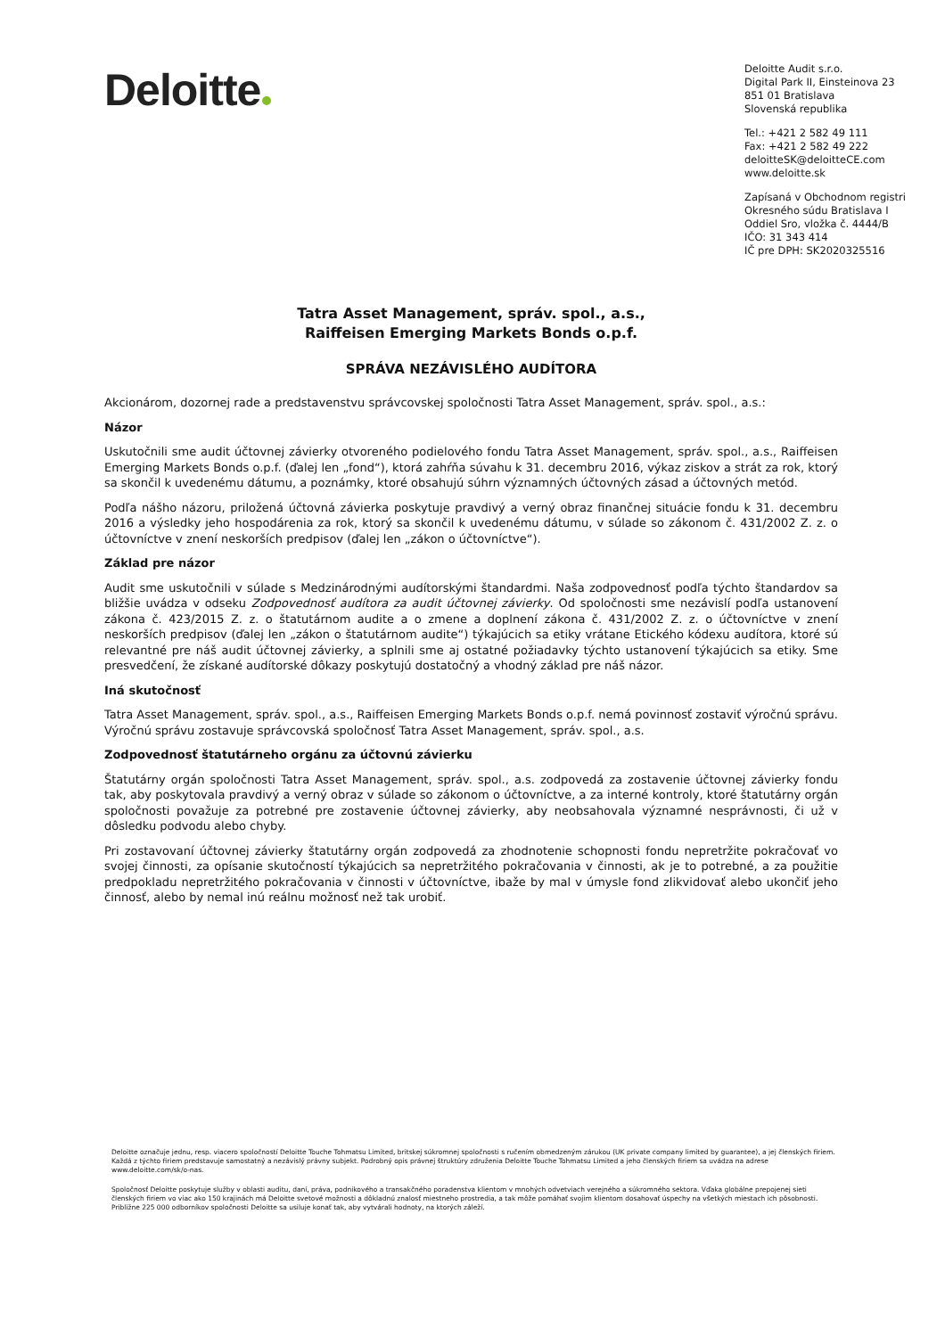Deloitte
Deloitte Audit s.r.o.
Digital Park II, Einsteinova 23
851 01 Bratislava
Slovenská republika
Tel.: +421 2 582 49 111
Fax: +421 2 582 49 222
deloitteSK@deloitteCE.com
www.deloitte.sk
Zapísaná v Obchodnom registri
Okresného súdu Bratislava I
Oddiel Sro, vložka č. 4444/B
IČO: 31 343 414
IČ pre DPH: SK2020325516
Tatra Asset Management, správ. spol., a.s.,
Raiffeisen Emerging Markets Bonds o.p.f.
SPRÁVA NEZÁVISLÉHO AUDÍTORA
Akcionárom, dozornej rade a predstavenstvu správcovskej spoločnosti Tatra Asset Management, správ. spol., a.s.:
Názor
Uskutočnili sme audit účtovnej závierky otvoreného podielového fondu Tatra Asset Management, správ. spol., a.s., Raiffeisen Emerging Markets Bonds o.p.f. (ďalej len „fond“), ktorá zahŕňa súvahu k 31. decembru 2016, výkaz ziskov a strát za rok, ktorý sa skončil k uvedenému dátumu, a poznámky, ktoré obsahujú súhrn významných účtovných zásad a účtovných metód.
Podľa nášho názoru, priložená účtovná závierka poskytuje pravdivý a verný obraz finančnej situácie fondu k 31. decembru 2016 a výsledky jeho hospodárenia za rok, ktorý sa skončil k uvedenému dátumu, v súlade so zákonom č. 431/2002 Z. z. o účtovníctve v znení neskorších predpisov (ďalej len „zákon o účtovníctve“).
Základ pre názor
Audit sme uskutočnili v súlade s Medzinárodnými audítorskými štandardmi. Naša zodpovednosť podľa týchto štandardov sa bližšie uvádza v odseku Zodpovednosť audítora za audit účtovnej závierky. Od spoločnosti sme nezávislí podľa ustanovení zákona č. 423/2015 Z. z. o štatutárnom audite a o zmene a doplnení zákona č. 431/2002 Z. z. o účtovníctve v znení neskorších predpisov (ďalej len „zákon o štatutárnom audite“) týkajúcich sa etiky vrátane Etického kódexu audítora, ktoré sú relevantné pre náš audit účtovnej závierky, a splnili sme aj ostatné požiadavky týchto ustanovení týkajúcich sa etiky. Sme presvedčení, že získané audítorské dôkazy poskytujú dostatočný a vhodný základ pre náš názor.
Iná skutočnosť
Tatra Asset Management, správ. spol., a.s., Raiffeisen Emerging Markets Bonds o.p.f. nemá povinnosť zostaviť výročnú správu. Výročnú správu zostavuje správcovská spoločnosť Tatra Asset Management, správ. spol., a.s.
Zodpovednosť štatutárneho orgánu za účtovnú závierku
Štatutárny orgán spoločnosti Tatra Asset Management, správ. spol., a.s. zodpovedá za zostavenie účtovnej závierky fondu tak, aby poskytovala pravdivý a verný obraz v súlade so zákonom o účtovníctve, a za interné kontroly, ktoré štatutárny orgán spoločnosti považuje za potrebné pre zostavenie účtovnej závierky, aby neobsahovala významné nesprávnosti, či už v dôsledku podvodu alebo chyby.
Pri zostavovaní účtovnej závierky štatutárny orgán zodpovedá za zhodnotenie schopnosti fondu nepretržite pokračovať vo svojej činnosti, za opísanie skutočností týkajúcich sa nepretržitého pokračovania v činnosti, ak je to potrebné, a za použitie predpokladu nepretržitého pokračovania v činnosti v účtovníctve, ibaže by mal v úmysle fond zlikvidovať alebo ukončiť jeho činnosť, alebo by nemal inú reálnu možnosť než tak urobiť.
Deloitte označuje jednu, resp. viacero spoločností Deloitte Touche Tohmatsu Limited, britskej súkromnej spoločnosti s ručením obmedzeným zárukou (UK private company limited by guarantee), a jej členských firiem. Každá z týchto firiem predstavuje samostatný a nezávislý právny subjekt. Podrobný opis právnej štruktúry združenia Deloitte Touche Tohmatsu Limited a jeho členských firiem sa uvádza na adrese www.deloitte.com/sk/o-nas.
Spoločnosť Deloitte poskytuje služby v oblasti auditu, daní, práva, podnikového a transakčného poradenstva klientom v mnohých odvetviach verejného a súkromného sektora. Vďaka globálne prepojenej sieti členských firiem vo viac ako 150 krajinách má Deloitte svetové možnosti a dôkladnú znalosť miestneho prostredia, a tak môže pomáhať svojim klientom dosahovať úspechy na všetkých miestach ich pôsobnosti. Približne 225 000 odborníkov spoločnosti Deloitte sa usiluje konať tak, aby vytvárali hodnoty, na ktorých záleží.